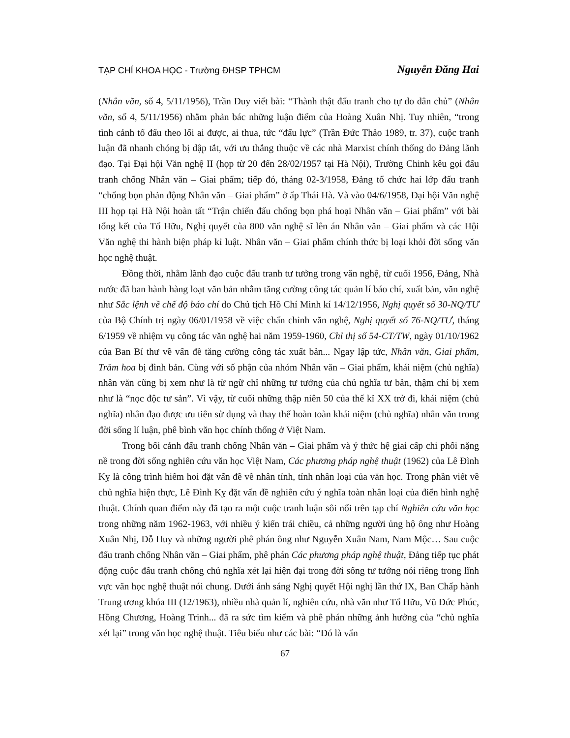TẠP CHÍ KHOA HỌC - Trường ĐHSP TPHCM Nguyễn Đăng Hai
(Nhân văn, số 4, 5/11/1956), Trần Duy viết bài: “Thành thật đấu tranh cho tự do dân chủ” (Nhân văn, số 4, 5/11/1956) nhằm phản bác những luận điểm của Hoàng Xuân Nhị. Tuy nhiên, “trong tình cảnh tố đấu theo lối ai được, ai thua, tức “đấu lực” (Trần Đức Thảo 1989, tr. 37), cuộc tranh luận đã nhanh chóng bị dập tắt, với ưu thắng thuộc về các nhà Marxist chính thống do Đảng lãnh đạo. Tại Đại hội Văn nghệ II (họp từ 20 đến 28/02/1957 tại Hà Nội), Trường Chinh kêu gọi đấu tranh chống Nhân văn – Giai phẩm; tiếp đó, tháng 02-3/1958, Đảng tổ chức hai lớp đấu tranh “chống bọn phản động Nhân văn – Giai phẩm” ở ấp Thái Hà. Và vào 04/6/1958, Đại hội Văn nghệ III họp tại Hà Nội hoàn tất “Trận chiến đấu chống bọn phá hoại Nhân văn – Giai phẩm” với bài tổng kết của Tố Hữu, Nghị quyết của 800 văn nghệ sĩ lên án Nhân văn – Giai phẩm và các Hội Văn nghệ thi hành biện pháp kỉ luật. Nhân văn – Giai phẩm chính thức bị loại khỏi đời sống văn học nghệ thuật.
Đồng thời, nhằm lãnh đạo cuộc đấu tranh tư tưởng trong văn nghệ, từ cuối 1956, Đảng, Nhà nước đã ban hành hàng loạt văn bản nhằm tăng cường công tác quản lí báo chí, xuất bản, văn nghệ như Sắc lệnh về chế độ báo chí do Chủ tịch Hồ Chí Minh kí 14/12/1956, Nghị quyết số 30-NQ/TƯ của Bộ Chính trị ngày 06/01/1958 về việc chấn chỉnh văn nghệ, Nghị quyết số 76-NQ/TƯ, tháng 6/1959 về nhiệm vụ công tác văn nghệ hai năm 1959-1960, Chỉ thị số 54-CT/TW, ngày 01/10/1962 của Ban Bí thư về vấn đề tăng cường công tác xuất bản... Ngay lập tức, Nhân văn, Giai phẩm, Trăm hoa bị đình bản. Cùng với số phận của nhóm Nhân văn – Giai phẩm, khái niệm (chủ nghĩa) nhân văn cũng bị xem như là từ ngữ chỉ những tư tưởng của chủ nghĩa tư bản, thậm chí bị xem như là “nọc độc tư sản”. Vì vậy, từ cuối những thập niên 50 của thế kỉ XX trở đi, khái niệm (chủ nghĩa) nhân đạo được ưu tiên sử dụng và thay thế hoàn toàn khái niệm (chủ nghĩa) nhân văn trong đời sống lí luận, phê bình văn học chính thống ở Việt Nam.
Trong bối cảnh đấu tranh chống Nhân văn – Giai phẩm và ý thức hệ giai cấp chi phối nặng nề trong đời sống nghiên cứu văn học Việt Nam, Các phương pháp nghệ thuật (1962) của Lê Đình Kỵ là công trình hiếm hoi đặt vấn đề về nhân tính, tính nhân loại của văn học. Trong phần viết về chủ nghĩa hiện thực, Lê Đình Kỵ đặt vấn đề nghiên cứu ý nghĩa toàn nhân loại của điển hình nghệ thuật. Chính quan điểm này đã tạo ra một cuộc tranh luận sôi nổi trên tạp chí Nghiên cứu văn học trong những năm 1962-1963, với nhiều ý kiến trái chiều, cả những người ủng hộ ông như Hoàng Xuân Nhị, Đỗ Huy và những người phê phán ông như Nguyễn Xuân Nam, Nam Mộc… Sau cuộc đấu tranh chống Nhân văn – Giai phẩm, phê phán Các phương pháp nghệ thuật, Đảng tiếp tục phát động cuộc đấu tranh chống chủ nghĩa xét lại hiện đại trong đời sống tư tưởng nói riêng trong lĩnh vực văn học nghệ thuật nói chung. Dưới ánh sáng Nghị quyết Hội nghị lần thứ IX, Ban Chấp hành Trung ương khóa III (12/1963), nhiều nhà quản lí, nghiên cứu, nhà văn như Tố Hữu, Vũ Đức Phúc, Hồng Chương, Hoàng Trinh... đã ra sức tìm kiếm và phê phán những ảnh hưởng của “chủ nghĩa xét lại” trong văn học nghệ thuật. Tiêu biểu như các bài: “Đó là vấn
67